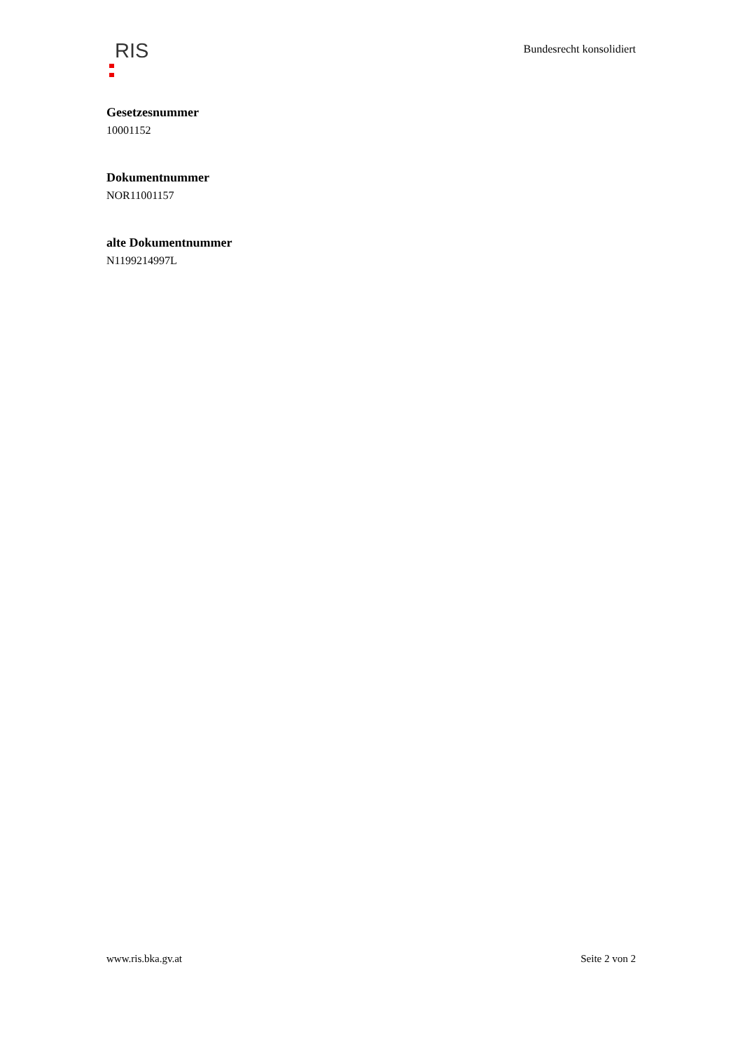RIS
Bundesrecht konsolidiert
Gesetzesnummer
10001152
Dokumentnummer
NOR11001157
alte Dokumentnummer
N1199214997L
www.ris.bka.gv.at Seite 2 von 2